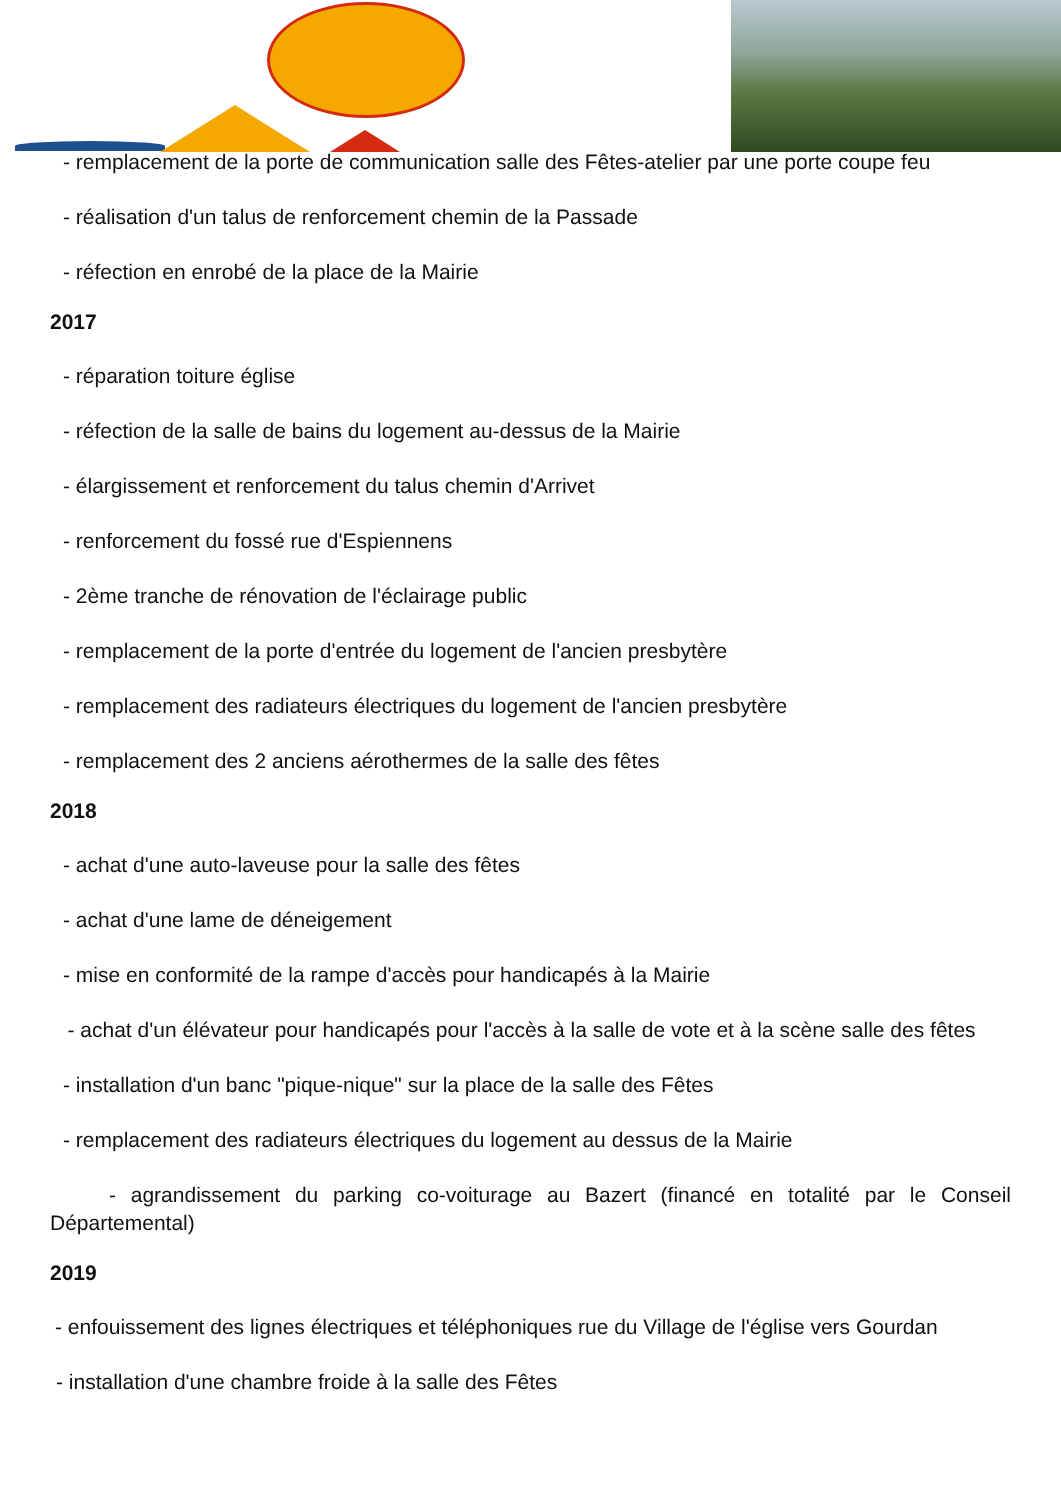- remplacement de la porte de communication salle des Fêtes-atelier par une porte coupe feu
- réalisation d'un talus de renforcement chemin de la Passade
- réfection en enrobé de la place de la Mairie
2017
- réparation toiture église
- réfection de la salle de bains du logement au-dessus de la Mairie
- élargissement et renforcement du talus chemin d'Arrivet
- renforcement du fossé rue d'Espiennens
- 2ème tranche de rénovation de l'éclairage public
- remplacement de la porte d'entrée du logement de l'ancien presbytère
- remplacement des radiateurs électriques du logement de l'ancien presbytère
- remplacement des 2 anciens aérothermes de la salle des fêtes
2018
- achat d'une auto-laveuse pour la salle des fêtes
- achat d'une lame de déneigement
- mise en conformité de la rampe d'accès pour handicapés à la Mairie
- achat d'un élévateur pour handicapés pour l'accès à la salle de vote et à la scène salle des fêtes
- installation d'un banc "pique-nique" sur la place de la salle des Fêtes
- remplacement des radiateurs électriques du logement au dessus de la Mairie
- agrandissement du parking co-voiturage au Bazert (financé en totalité par le Conseil Départemental)
2019
- enfouissement des lignes électriques et téléphoniques rue du Village de l'église vers Gourdan
- installation d'une chambre froide à la salle des Fêtes